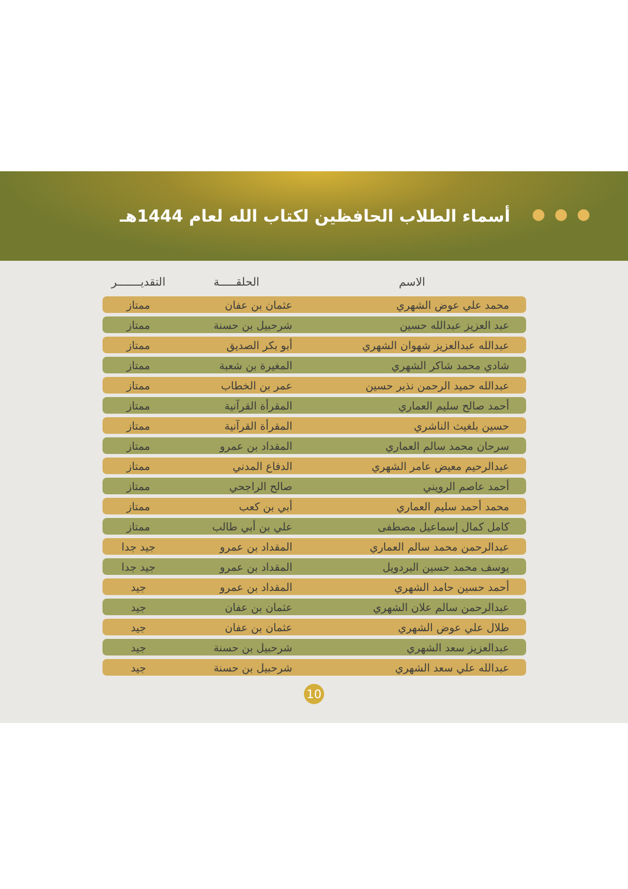أسماء الطلاب الحافظين لكتاب الله لعام 1444هـ
| الاسم | الحلقـــــة | التقديـــــــر |
| --- | --- | --- |
| محمد علي عوض الشهري | عثمان بن عفان | ممتاز |
| عبد العزيز عبدالله حسين | شرحبيل بن حسنة | ممتاز |
| عبدالله عبدالعزيز شهوان الشهري | أبو بكر الصديق | ممتاز |
| شادي محمد شاكر الشهري | المغيرة بن شعبة | ممتاز |
| عبدالله حميد الرحمن نذير حسين | عمر بن الخطاب | ممتاز |
| أحمد صالح سليم العماري | المقرأة القرآنية | ممتاز |
| حسين بلغيث الناشري | المقرأة القرآنية | ممتاز |
| سرحان محمد سالم العماري | المقداد بن عمرو | ممتاز |
| عبدالرحيم معيض عامر الشهري | الدفاع المدني | ممتاز |
| أحمد عاصم الرويني | صالح الراجحي | ممتاز |
| محمد أحمد سليم العماري | أبي بن كعب | ممتاز |
| كامل كمال إسماعيل مصطفى | علي بن أبي طالب | ممتاز |
| عبدالرحمن محمد سالم العماري | المقداد بن عمرو | جيد جدا |
| يوسف محمد حسين البردويل | المقداد بن عمرو | جيد جدا |
| أحمد حسين حامد الشهري | المقداد بن عمرو | جيد |
| عبدالرحمن سالم علان الشهري | عثمان بن عفان | جيد |
| طلال علي عوض الشهري | عثمان بن عفان | جيد |
| عبدالعزيز سعد الشهري | شرحبيل بن حسنة | جيد |
| عبدالله علي سعد الشهري | شرحبيل بن حسنة | جيد |
10